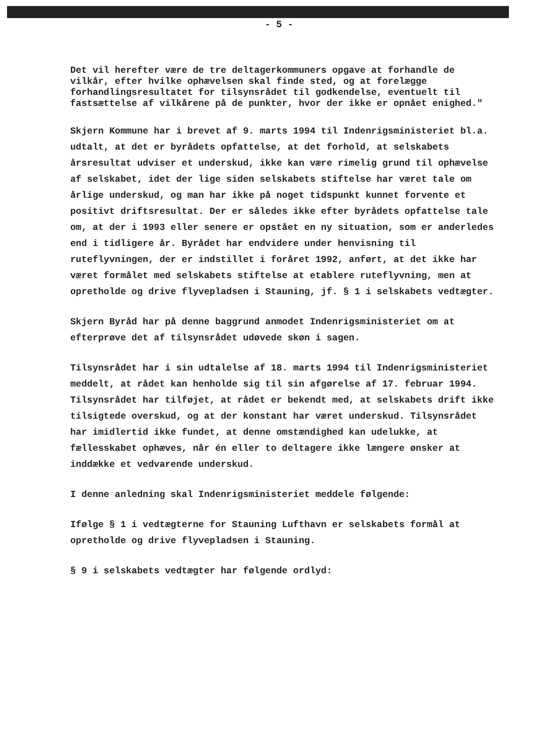- 5 -
Det vil herefter være de tre deltagerkommuners opgave at forhandle de vilkår, efter hvilke ophævelsen skal finde sted, og at forelægge forhandlingsresultatet for tilsynsrådet til godkendelse, eventuelt til fastsættelse af vilkårene på de punkter, hvor der ikke er opnået enighed."
Skjern Kommune har i brevet af 9. marts 1994 til Indenrigsministeriet bl.a. udtalt, at det er byrådets opfattelse, at det forhold, at selskabets årsresultat udviser et underskud, ikke kan være rimelig grund til ophævelse af selskabet, idet der lige siden selskabets stiftelse har været tale om årlige underskud, og man har ikke på noget tidspunkt kunnet forvente et positivt driftsresultat. Der er således ikke efter byrådets opfattelse tale om, at der i 1993 eller senere er opstået en ny situation, som er anderledes end i tidligere år. Byrådet har endvidere under henvisning til ruteflyvningen, der er indstillet i foråret 1992, anført, at det ikke har været formålet med selskabets stiftelse at etablere ruteflyvning, men at opretholde og drive flyvepladsen i Stauning, jf. § 1 i selskabets vedtægter.
Skjern Byråd har på denne baggrund anmodet Indenrigsministeriet om at efterprøve det af tilsynsrådet udøvede skøn i sagen.
Tilsynsrådet har i sin udtalelse af 18. marts 1994 til Indenrigsministeriet meddelt, at rådet kan henholde sig til sin afgørelse af 17. februar 1994. Tilsynsrådet har tilføjet, at rådet er bekendt med, at selskabets drift ikke tilsigtede overskud, og at der konstant har været underskud. Tilsynsrådet har imidlertid ikke fundet, at denne omstændighed kan udelukke, at fællesskabet ophæves, når én eller to deltagere ikke længere ønsker at inddække et vedvarende underskud.
I denne anledning skal Indenrigsministeriet meddele følgende:
Ifølge § 1 i vedtægterne for Stauning Lufthavn er selskabets formål at opretholde og drive flyvepladsen i Stauning.
§ 9 i selskabets vedtægter har følgende ordlyd: